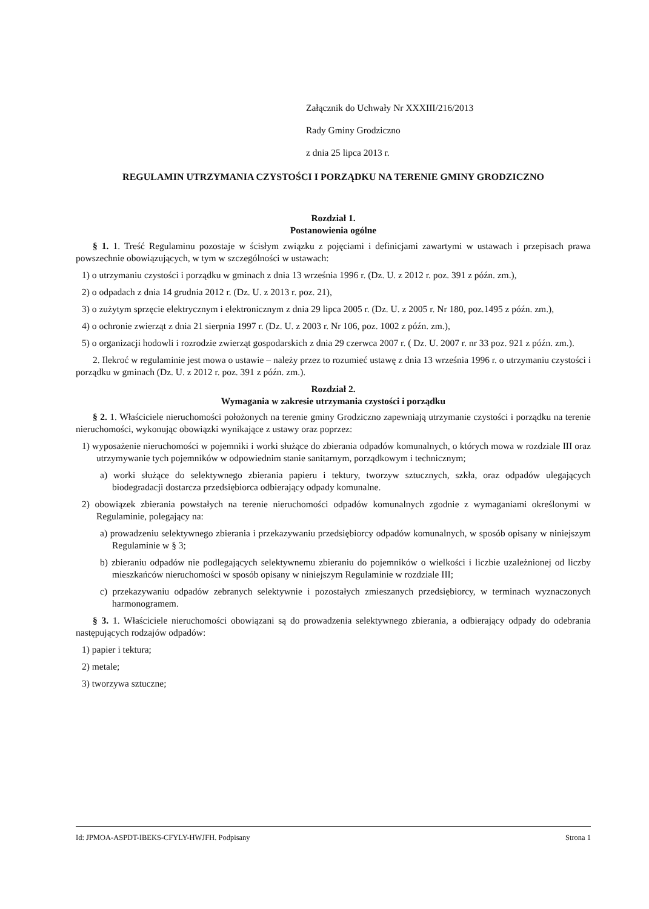Załącznik do Uchwały Nr XXXIII/216/2013
Rady Gminy Grodziczno
z dnia 25 lipca 2013 r.
REGULAMIN UTRZYMANIA CZYSTOŚCI I PORZĄDKU NA TERENIE GMINY GRODZICZNO
Rozdział 1.
Postanowienia ogólne
§ 1. 1. Treść Regulaminu pozostaje w ścisłym związku z pojęciami i definicjami zawartymi w ustawach i przepisach prawa powszechnie obowiązujących, w tym w szczególności w ustawach:
1) o utrzymaniu czystości i porządku w gminach z dnia 13 września 1996 r. (Dz. U. z 2012 r. poz. 391 z późn. zm.),
2) o odpadach z dnia 14 grudnia 2012 r. (Dz. U. z 2013 r. poz. 21),
3) o zużytym sprzęcie elektrycznym i elektronicznym z dnia 29 lipca 2005 r. (Dz. U. z 2005 r. Nr 180, poz.1495 z późn. zm.),
4) o ochronie zwierząt z dnia 21 sierpnia 1997 r. (Dz. U. z 2003 r. Nr 106, poz. 1002 z późn. zm.),
5) o organizacji hodowli i rozrodzie zwierząt gospodarskich z dnia 29 czerwca 2007 r. ( Dz. U. 2007 r. nr 33 poz. 921 z późn. zm.).
2. Ilekroć w regulaminie jest mowa o ustawie – należy przez to rozumieć ustawę z dnia 13 września 1996 r. o utrzymaniu czystości i porządku w gminach (Dz. U. z 2012 r. poz. 391 z późn. zm.).
Rozdział 2.
Wymagania w zakresie utrzymania czystości i porządku
§ 2. 1. Właściciele nieruchomości położonych na terenie gminy Grodziczno zapewniają utrzymanie czystości i porządku na terenie nieruchomości, wykonując obowiązki wynikające z ustawy oraz poprzez:
1) wyposażenie nieruchomości w pojemniki i worki służące do zbierania odpadów komunalnych, o których mowa w rozdziale III oraz utrzymywanie tych pojemników w odpowiednim stanie sanitarnym, porządkowym i technicznym;
a) worki służące do selektywnego zbierania papieru i tektury, tworzyw sztucznych, szkła, oraz odpadów ulegających biodegradacji dostarcza przedsiębiorca odbierający odpady komunalne.
2) obowiązek zbierania powstałych na terenie nieruchomości odpadów komunalnych zgodnie z wymaganiami określonymi w Regulaminie, polegający na:
a) prowadzeniu selektywnego zbierania i przekazywaniu przedsiębiorcy odpadów komunalnych, w sposób opisany w niniejszym Regulaminie w § 3;
b) zbieraniu odpadów nie podlegających selektywnemu zbieraniu do pojemników o wielkości i liczbie uzależnionej od liczby mieszkańców nieruchomości w sposób opisany w niniejszym Regulaminie w rozdziale III;
c) przekazywaniu odpadów zebranych selektywnie i pozostałych zmieszanych przedsiębiorcy, w terminach wyznaczonych harmonogramem.
§ 3. 1. Właściciele nieruchomości obowiązani są do prowadzenia selektywnego zbierania, a odbierający odpady do odebrania następujących rodzajów odpadów:
1) papier i tektura;
2) metale;
3) tworzywa sztuczne;
Id: JPMOA-ASPDT-IBEKS-CFYLY-HWJFH. Podpisany Strona 1